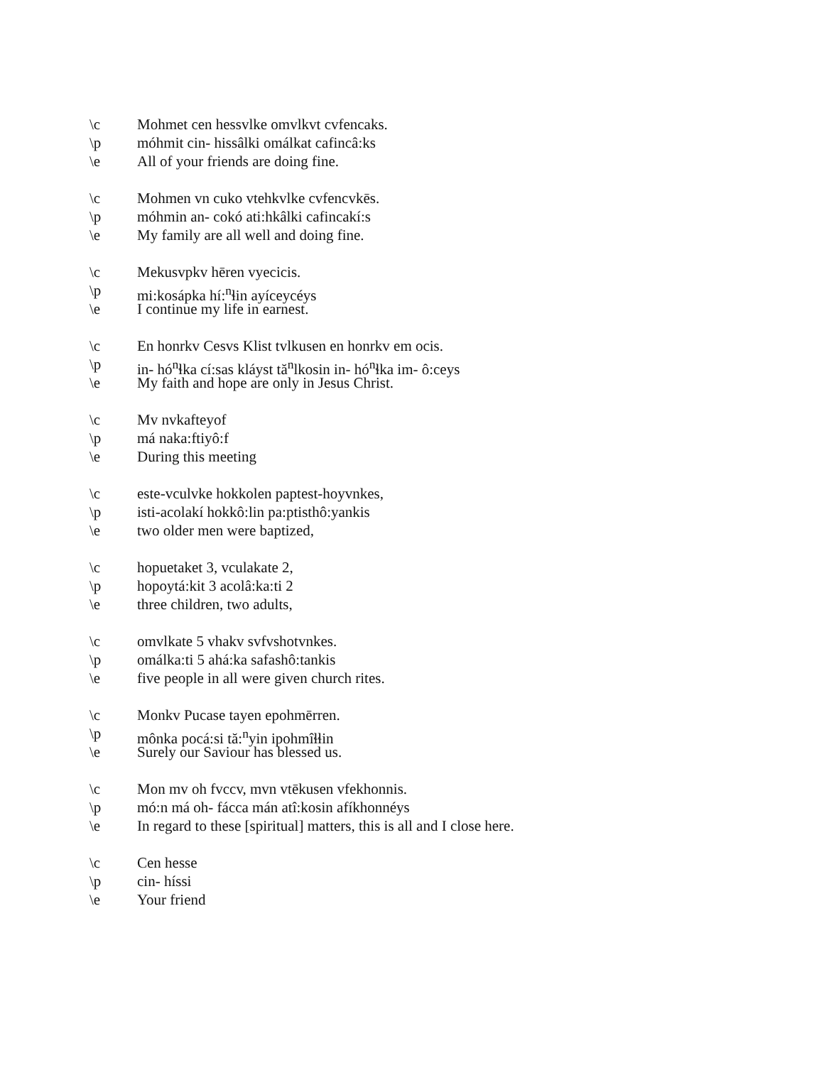\c Mohmet cen hessvlke omvlkvt cvfencaks.
\p móhmit cin- hissâlki omálkat cafincâ:ks
\e All of your friends are doing fine.
\c Mohmen vn cuko vtehkvlke cvfencvkēs.
\p móhmin an- cokó ati:hkâlki cafincakí:s
\e My family are all well and doing fine.
\c Mekusvpkv hēren vyecicis.
\p mi:kosápka hí:<sup>n</sup>ɬin ayíceycéys
\e I continue my life in earnest.
\c En honrkv Cesvs Klist tvlkusen en honrkv em ocis.
\p in- hó<sup>n</sup>ɬka cí:sas kláyst tă<sup>n</sup>lkosin in- hó<sup>n</sup>ɬka im- ô:ceys
\e My faith and hope are only in Jesus Christ.
\c Mv nvkafteyof
\p má naka:ftiyô:f
\e During this meeting
\c este-vculvke hokkolen paptest-hoyvnkes,
\p isti-acolakí hokkô:lin pa:ptisthô:yankis
\e two older men were baptized,
\c hopuetaket 3, vculakate 2,
\p hopoytá:kit 3 acolâ:ka:ti 2
\e three children, two adults,
\c omvlkate 5 vhakv svfvshotvnkes.
\p omálka:ti 5 ahá:ka safashô:tankis
\e five people in all were given church rites.
\c Monkv Pucase tayen epohmērren.
\p mônka pocá:si tă:<sup>n</sup>yin ipohmîɬɬin
\e Surely our Saviour has blessed us.
\c Mon mv oh fvccv, mvn vtēkusen vfekhonnis.
\p mó:n má oh- fácca mán atî:kosin afíkhonnéys
\e In regard to these [spiritual] matters, this is all and I close here.
\c Cen hesse
\p cin- híssi
\e Your friend